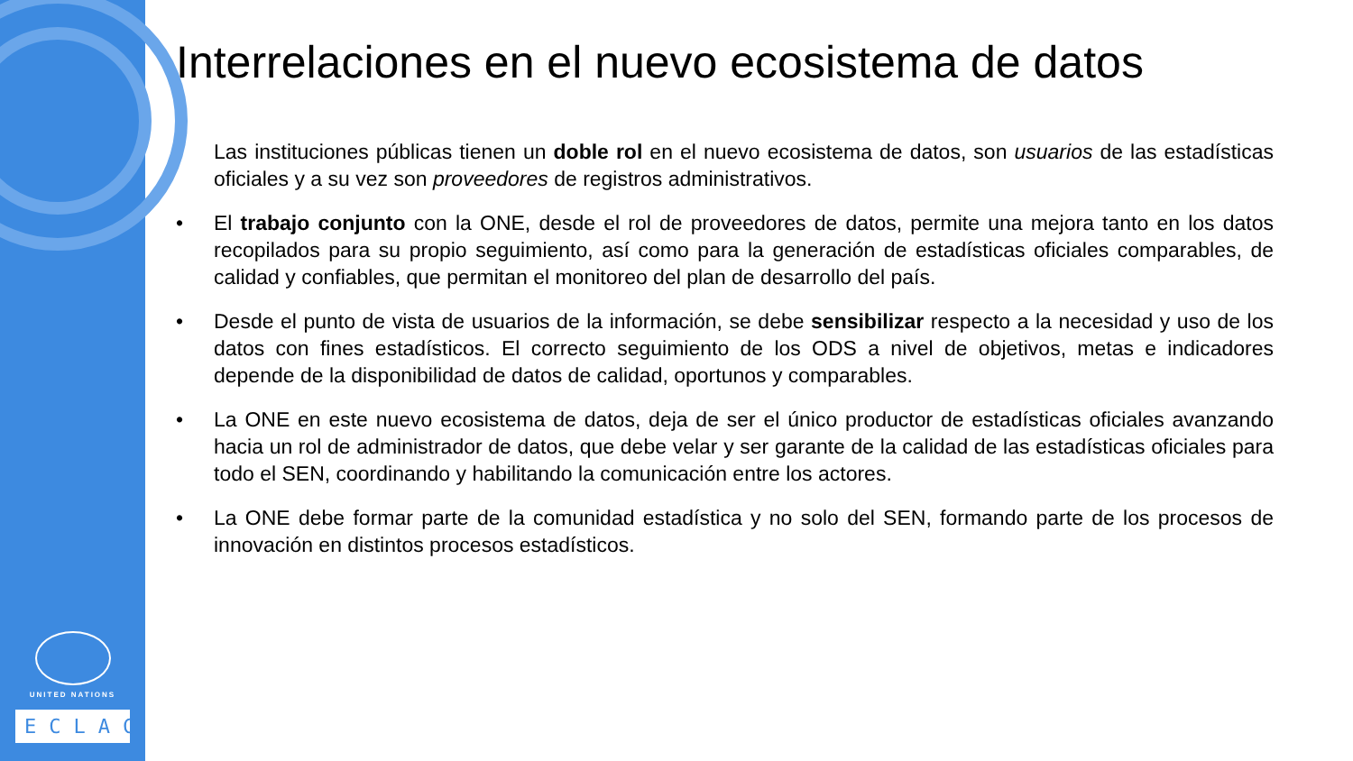UNITED NATIONS
ECLAC
Interrelaciones en el nuevo ecosistema de datos
• Las instituciones públicas tienen un doble rol en el nuevo ecosistema de datos, son usuarios de las estadísticas oficiales y a su vez son proveedores de registros administrativos.
• El trabajo conjunto con la ONE, desde el rol de proveedores de datos, permite una mejora tanto en los datos recopilados para su propio seguimiento, así como para la generación de estadísticas oficiales comparables, de calidad y confiables, que permitan el monitoreo del plan de desarrollo del país.
• Desde el punto de vista de usuarios de la información, se debe sensibilizar respecto a la necesidad y uso de los datos con fines estadísticos. El correcto seguimiento de los ODS a nivel de objetivos, metas e indicadores depende de la disponibilidad de datos de calidad, oportunos y comparables.
• La ONE en este nuevo ecosistema de datos, deja de ser el único productor de estadísticas oficiales avanzando hacia un rol de administrador de datos, que debe velar y ser garante de la calidad de las estadísticas oficiales para todo el SEN, coordinando y habilitando la comunicación entre los actores.
• La ONE debe formar parte de la comunidad estadística y no solo del SEN, formando parte de los procesos de innovación en distintos procesos estadísticos.